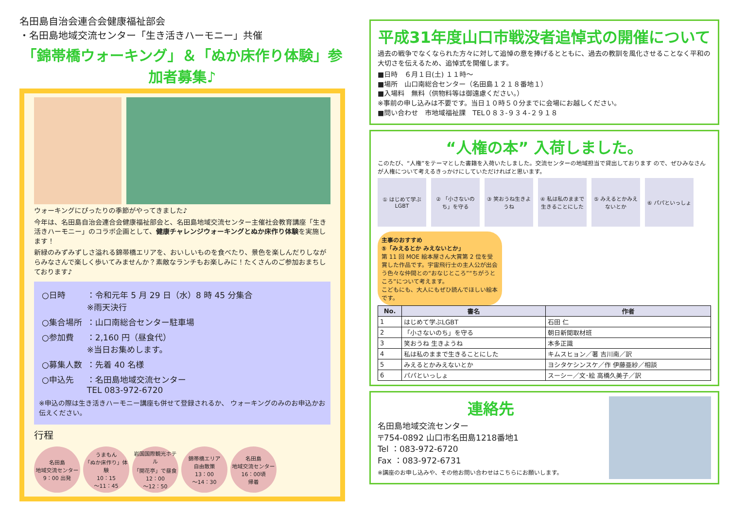名田島自治会連合会健康福祉部会
・名田島地域交流センター「生き活きハーモニー」共催
「錦帯橋ウォーキング」＆「ぬか床作り体験」参加者募集♪
ウォーキングにぴったりの季節がやってきました♪
今年は、名田島自治会連合会健康福祉部会と、名田島地域交流センター主催社会教育講座「生き活きハーモニー」のコラボ企画として、健康チャレンジウォーキングとぬか床作り体験を実施します！
新緑のみずみずしさ溢れる錦帯橋エリアを、おいしいものを食べたり、景色を楽しんだりしながらみなさんで楽しく歩いてみませんか？素敵なランチもお楽しみに！たくさんのご参加おまちしております♪
| ○日時 | ：令和元年 5 月 29 日（水）8 時 45 分集合 ※雨天決行 |
| ○集合場所 | ：山口南総合センター駐車場 |
| ○参加費 | ：2,160 円（昼食代） ※当日お集めします。 |
| ○募集人数 | ：先着 40 名様 |
| ○申込先 | ：名田島地域交流センター TEL 083-972-6720 |
※申込の際は生き活きハーモニー講座も併せて登録されるか、 ウォーキングのみのお申込かお伝えください。
行程
名田島
地域交流センター
9：00 出発
うまもん
「ぬか床作り」体験
10：15
～11：45
岩国国際観光ホテル
「開花亭」で昼食
12：00
～12：50
錦帯橋エリア
自由散策
13：00
～14：30
名田島
地域交流センター
16：00頃
帰着
平成31年度山口市戦没者追悼式の開催について
過去の戦争でなくなられた方々に対して追悼の意を捧げるとともに、過去の教訓を風化させることなく平和の大切さを伝えるため、追悼式を開催します。
■日時　６月１日(土) １１時～
■場所　山口南総合センター（名田島１２１８番地１）
■入場料　無料（供物料等は御遠慮ください。）
※事前の申し込みは不要です。当日１０時５０分までに会場にお越しください。
■問い合わせ　市地域福祉課　TEL０８３-９３４-２９１８
“人権の本” 入荷しました。
このたび、“人権”をテーマとした書籍を入荷いたしました。交流センターの地域担当で貸出しております ので、ぜひみなさんが人権について考えるきっかけにしていただければと思います。
① はじめて学ぶLGBT
② 「小さないのち」を守る
③ 笑おうね生きようね
④ 私は私のままで生きることにした
⑤ みえるとかみえないとか
⑥ パパといっしょ
主事のおすすめ
⑤「みえるとか みえないとか」
第 11 回 MOE 絵本屋さん大賞第 2 位を受賞した作品です。宇宙飛行士の主人公が出会う色々な仲間との“おなじところ”“ちがうところ”について考えます。
こどもにも、大人にもぜひ読んでほしい絵本です。
| No. | 書名 | 作者 |
| --- | --- | --- |
| 1 | はじめて学ぶLGBT | 石田 仁 |
| 2 | 「小さないのち」を守る | 朝日新聞取材班 |
| 3 | 笑おうね 生きようね | 本多正識 |
| 4 | 私は私のままで生きることにした | キムスヒョン／著 吉川南／訳 |
| 5 | みえるとかみえないとか | ヨシタケシンスケ／作 伊藤亜紗／相談 |
| 6 | パパといっしょ | スーシー／文･絵 高橋久美子／訳 |
連絡先
名田島地域交流センター
〒754-0892 山口市名田島1218番地1
Tel ：083-972-6720
Fax ：083-972-6731
※講座のお申し込みや、その他お問い合わせはこちらにお願いします。